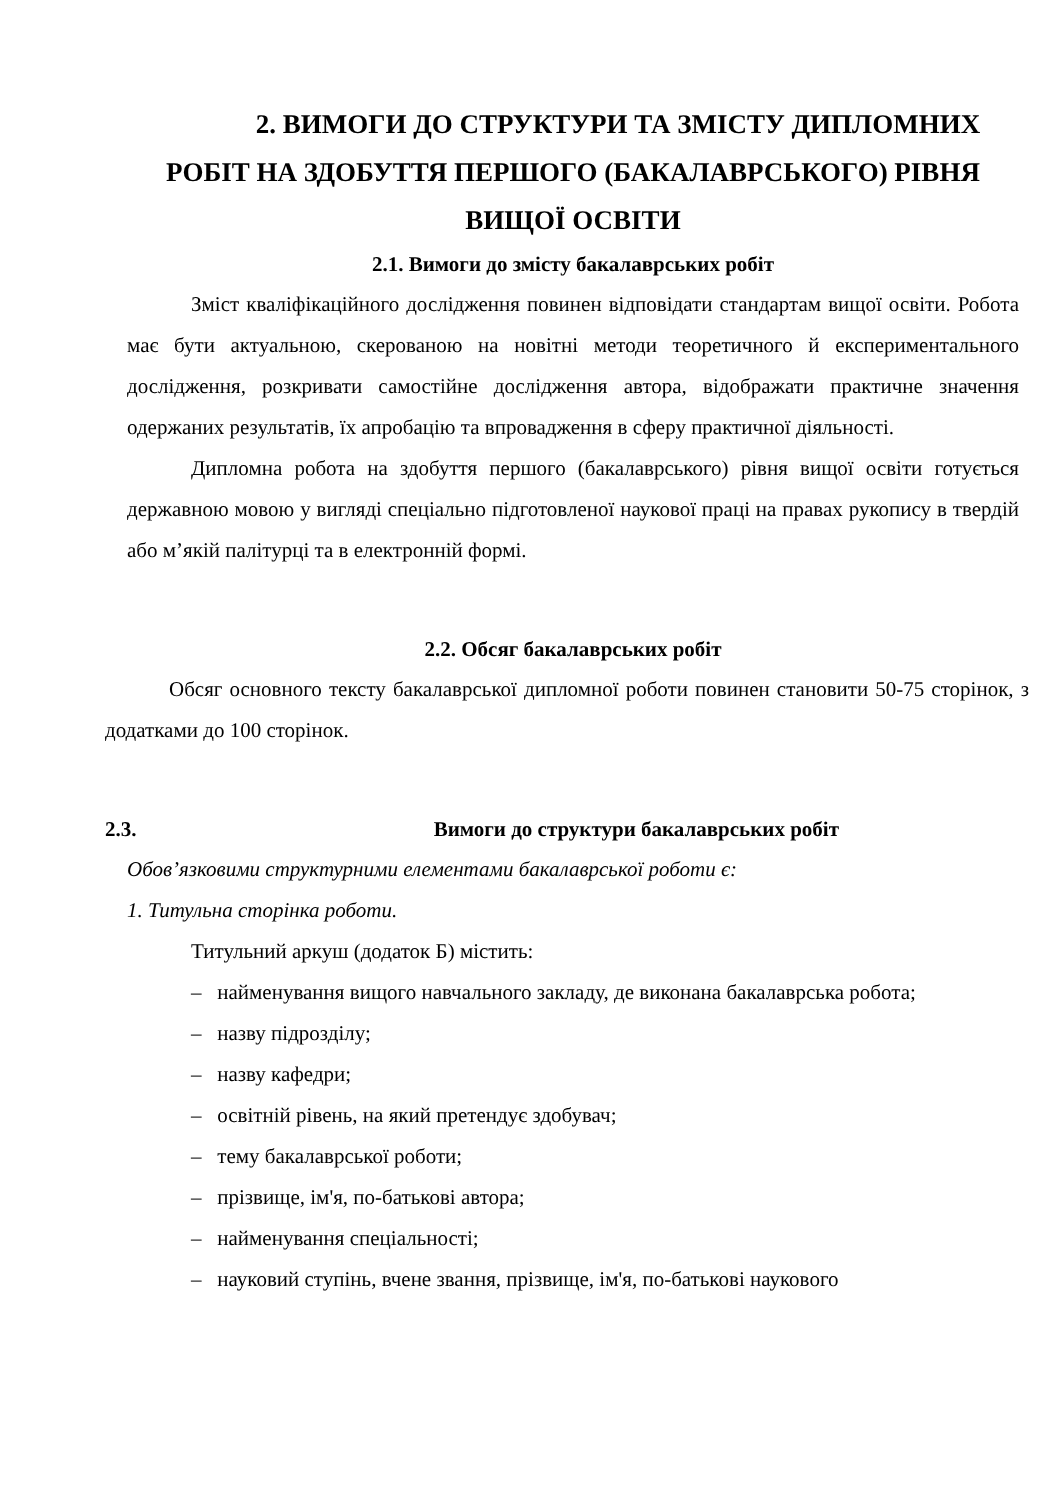2. ВИМОГИ ДО СТРУКТУРИ ТА ЗМІСТУ ДИПЛОМНИХ
РОБІТ НА ЗДОБУТТЯ ПЕРШОГО (БАКАЛАВРСЬКОГО) РІВНЯ
ВИЩОЇ ОСВІТИ
2.1. Вимоги до змісту бакалаврських робіт
Зміст кваліфікаційного дослідження повинен відповідати стандартам вищої освіти. Робота має бути актуальною, скерованою на новітні методи теоретичного й експериментального дослідження, розкривати самостійне дослідження автора, відображати практичне значення одержаних результатів, їх апробацію та впровадження в сферу практичної діяльності.
Дипломна робота на здобуття першого (бакалаврського) рівня вищої освіти готується державною мовою у вигляді спеціально підготовленої наукової праці на правах рукопису в твердій або м’якій палітурці та в електронній формі.
2.2. Обсяг бакалаврських робіт
Обсяг основного тексту бакалаврської дипломної роботи повинен становити 50-75 сторінок, з додатками до 100 сторінок.
2.3. Вимоги до структури бакалаврських робіт
Обов’язковими структурними елементами бакалаврської роботи є:
1. Титульна сторінка роботи.
Титульний аркуш (додаток Б) містить:
– найменування вищого навчального закладу, де виконана бакалаврська робота;
– назву підрозділу;
– назву кафедри;
– освітній рівень, на який претендує здобувач;
– тему бакалаврської роботи;
– прізвище, ім'я, по-батькові автора;
– найменування спеціальності;
– науковий ступінь, вчене звання, прізвище, ім'я, по-батькові наукового